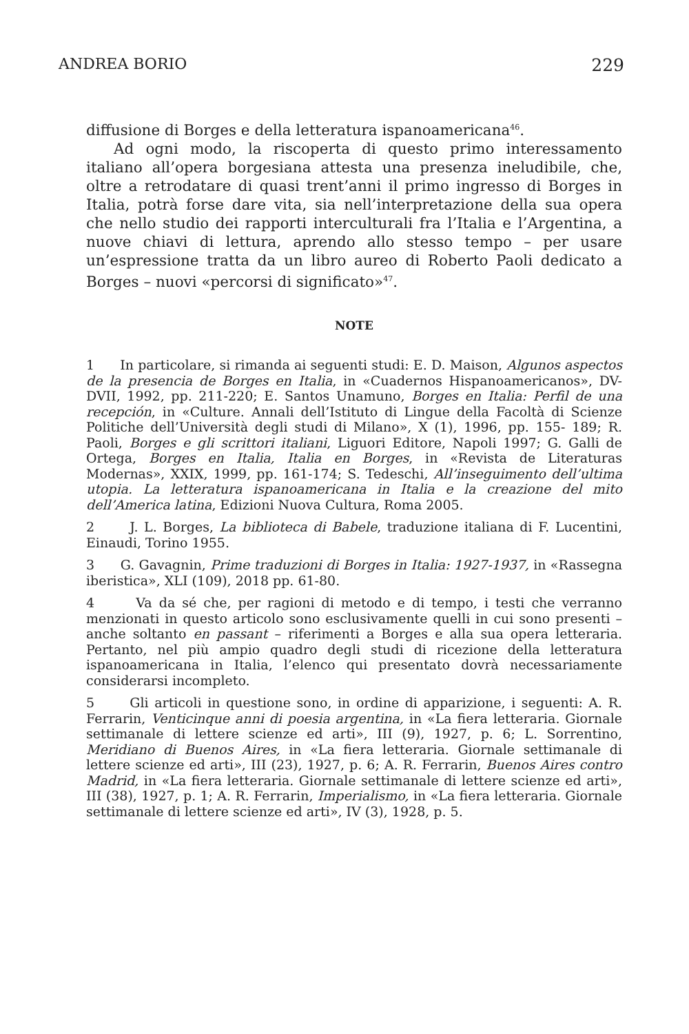ANDREA BORIO 229
diffusione di Borges e della letteratura ispanoamericana<sup>46</sup>.
Ad ogni modo, la riscoperta di questo primo interessamento italiano all’opera borgesiana attesta una presenza ineludibile, che, oltre a retrodatare di quasi trent’anni il primo ingresso di Borges in Italia, potrà forse dare vita, sia nell’interpretazione della sua opera che nello studio dei rapporti interculturali fra l’Italia e l’Argentina, a nuove chiavi di lettura, aprendo allo stesso tempo – per usare un’espressione tratta da un libro aureo di Roberto Paoli dedicato a Borges – nuovi «percorsi di significato»<sup>47</sup>.
NOTE
1 In particolare, si rimanda ai seguenti studi: E. D. Maison, Algunos aspectos de la presencia de Borges en Italia, in «Cuadernos Hispanoamericanos», DV-DVII, 1992, pp. 211-220; E. Santos Unamuno, Borges en Italia: Perfil de una recepción, in «Culture. Annali dell’Istituto di Lingue della Facoltà di Scienze Politiche dell’Università degli studi di Milano», X (1), 1996, pp. 155- 189; R. Paoli, Borges e gli scrittori italiani, Liguori Editore, Napoli 1997; G. Galli de Ortega, Borges en Italia, Italia en Borges, in «Revista de Literaturas Modernas», XXIX, 1999, pp. 161-174; S. Tedeschi, All’inseguimento dell’ultima utopia. La letteratura ispanoamericana in Italia e la creazione del mito dell’America latina, Edizioni Nuova Cultura, Roma 2005.
2 J. L. Borges, La biblioteca di Babele, traduzione italiana di F. Lucentini, Einaudi, Torino 1955.
3 G. Gavagnin, Prime traduzioni di Borges in Italia: 1927-1937, in «Rassegna iberistica», XLI (109), 2018 pp. 61-80.
4 Va da sé che, per ragioni di metodo e di tempo, i testi che verranno menzionati in questo articolo sono esclusivamente quelli in cui sono presenti – anche soltanto en passant – riferimenti a Borges e alla sua opera letteraria. Pertanto, nel più ampio quadro degli studi di ricezione della letteratura ispanoamericana in Italia, l’elenco qui presentato dovrà necessariamente considerarsi incompleto.
5 Gli articoli in questione sono, in ordine di apparizione, i seguenti: A. R. Ferrarin, Venticinque anni di poesia argentina, in «La fiera letteraria. Giornale settimanale di lettere scienze ed arti», III (9), 1927, p. 6; L. Sorrentino, Meridiano di Buenos Aires, in «La fiera letteraria. Giornale settimanale di lettere scienze ed arti», III (23), 1927, p. 6; A. R. Ferrarin, Buenos Aires contro Madrid, in «La fiera letteraria. Giornale settimanale di lettere scienze ed arti», III (38), 1927, p. 1; A. R. Ferrarin, Imperialismo, in «La fiera letteraria. Giornale settimanale di lettere scienze ed arti», IV (3), 1928, p. 5.